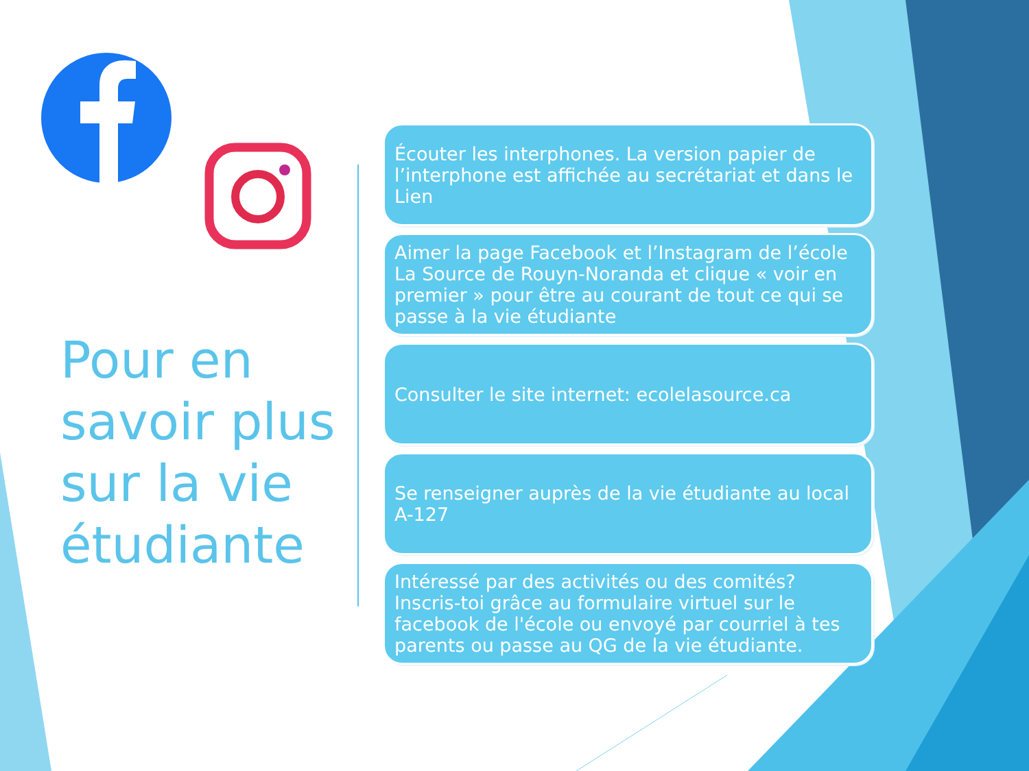Pour en
savoir plus
sur la vie
étudiante
Écouter les interphones. La version papier de l’interphone est affichée au secrétariat et dans le Lien
Aimer la page Facebook et l’Instagram de l’école La Source de Rouyn-Noranda et clique « voir en premier » pour être au courant de tout ce qui se passe à la vie étudiante
Consulter le site internet: ecolelasource.ca
Se renseigner auprès de la vie étudiante au local A-127
Intéressé par des activités ou des comités? Inscris-toi grâce au formulaire virtuel sur le facebook de l'école ou envoyé par courriel à tes parents ou passe au QG de la vie étudiante.